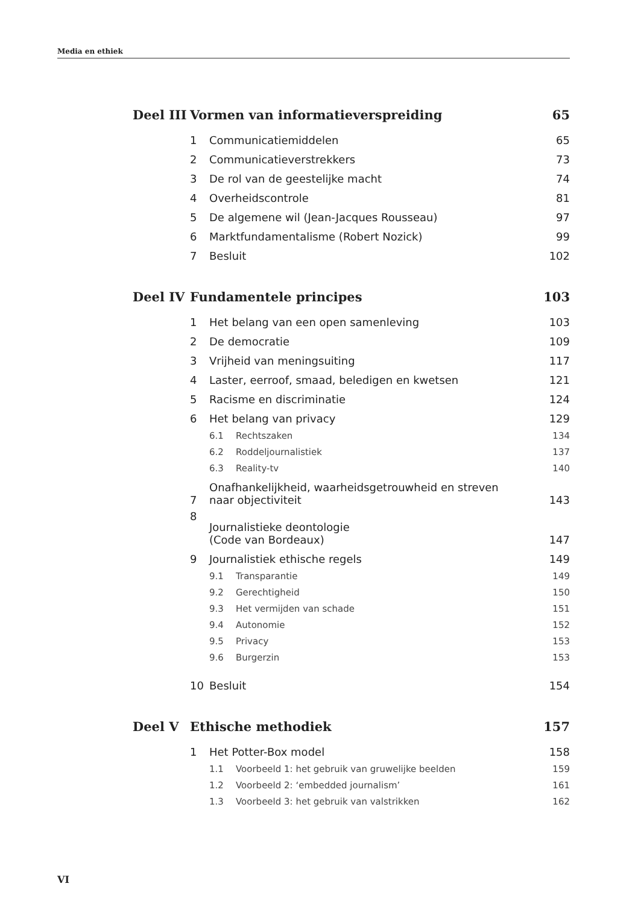Media en ethiek
| Deel III | Vormen van informatieverspreiding | | | 65 |
| | 1 | Communicatiemiddelen | | 65 |
| | 2 | Communicatieverstrekkers | | 73 |
| | 3 | De rol van de geestelijke macht | | 74 |
| | 4 | Overheidscontrole | | 81 |
| | 5 | De algemene wil (Jean-Jacques Rousseau) | | 97 |
| | 6 | Marktfundamentalisme (Robert Nozick) | | 99 |
| | 7 | Besluit | | 102 |
| Deel IV | Fundamentele principes | | | 103 |
| | 1 | Het belang van een open samenleving | | 103 |
| | 2 | De democratie | | 109 |
| | 3 | Vrijheid van meningsuiting | | 117 |
| | 4 | Laster, eerroof, smaad, beledigen en kwetsen | | 121 |
| | 5 | Racisme en discriminatie | | 124 |
| | 6 | Het belang van privacy | | 129 |
| | | 6.1 | Rechtszaken | 134 |
| | | 6.2 | Roddeljournalistiek | 137 |
| | | 6.3 | Reality-tv | 140 |
| | 7 | Onafhankelijkheid, waarheidsgetrouwheid en streven naar objectiviteit | | 143 |
| | 8 | Journalistieke deontologie (Code van Bordeaux) | | 147 |
| | 9 | Journalistiek ethische regels | | 149 |
| | | 9.1 | Transparantie | 149 |
| | | 9.2 | Gerechtigheid | 150 |
| | | 9.3 | Het vermijden van schade | 151 |
| | | 9.4 | Autonomie | 152 |
| | | 9.5 | Privacy | 153 |
| | | 9.6 | Burgerzin | 153 |
| | 10 | Besluit | | 154 |
| Deel V | Ethische methodiek | | | 157 |
| | 1 | Het Potter-Box model | | 158 |
| | | 1.1 | Voorbeeld 1: het gebruik van gruwelijke beelden | 159 |
| | | 1.2 | Voorbeeld 2: ‘embedded journalism’ | 161 |
| | | 1.3 | Voorbeeld 3: het gebruik van valstrikken | 162 |
VI